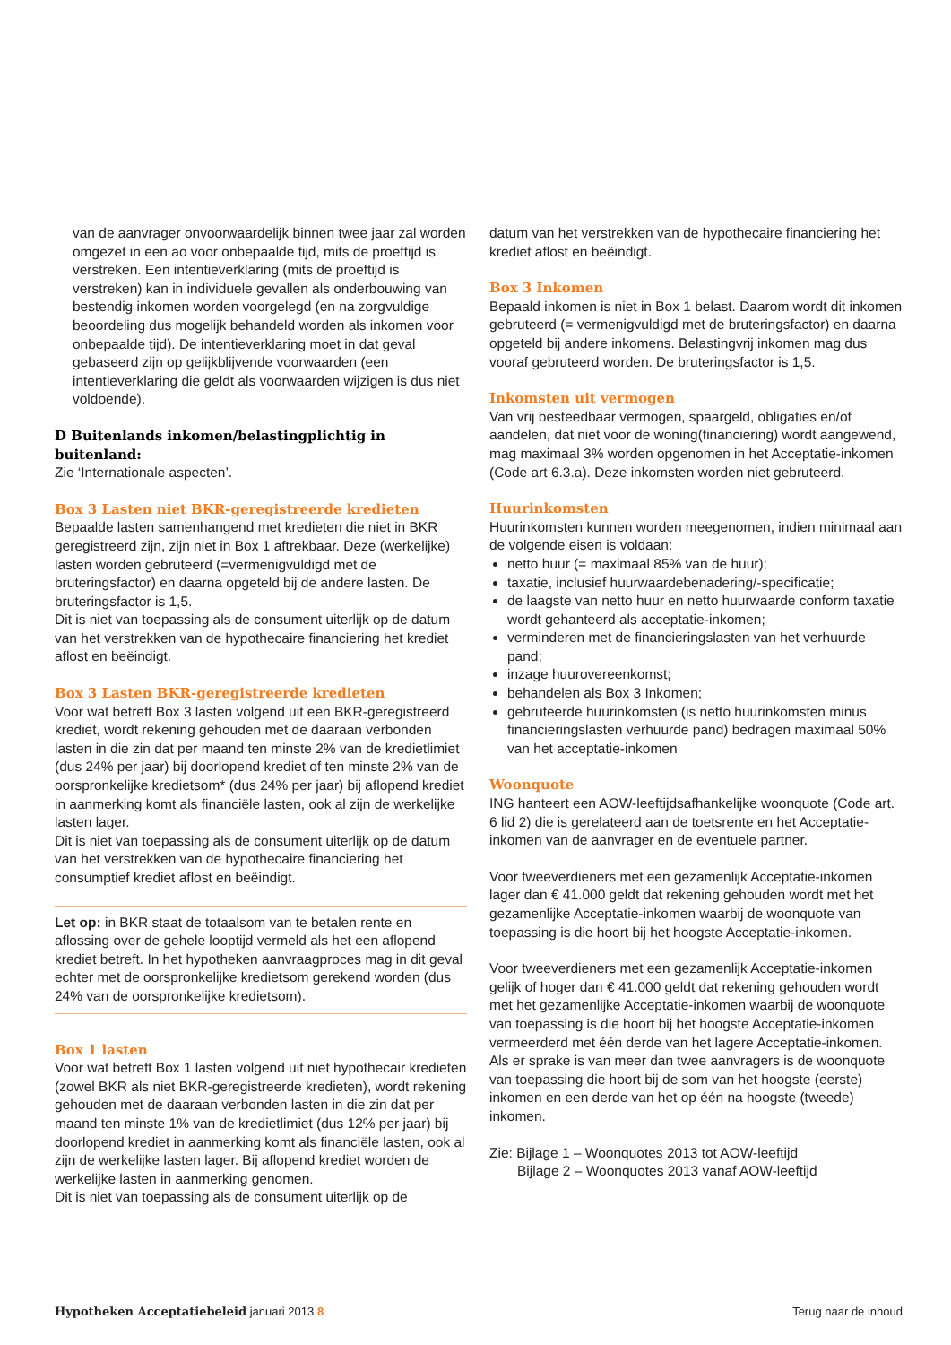van de aanvrager onvoorwaardelijk binnen twee jaar zal worden omgezet in een ao voor onbepaalde tijd, mits de proeftijd is verstreken. Een intentieverklaring (mits de proeftijd is verstreken) kan in individuele gevallen als onderbouwing van bestendig inkomen worden voorgelegd (en na zorgvuldige beoordeling dus mogelijk behandeld worden als inkomen voor onbepaalde tijd). De intentieverklaring moet in dat geval gebaseerd zijn op gelijkblijvende voorwaarden (een intentieverklaring die geldt als voorwaarden wijzigen is dus niet voldoende).
D Buitenlands inkomen/belastingplichtig in buitenland:
Zie ‘Internationale aspecten’.
Box 3 Lasten niet BKR-geregistreerde kredieten
Bepaalde lasten samenhangend met kredieten die niet in BKR geregistreerd zijn, zijn niet in Box 1 aftrekbaar. Deze (werkelijke) lasten worden gebruteerd (=vermenigvuldigd met de bruteringsfactor) en daarna opgeteld bij de andere lasten. De bruteringsfactor is 1,5.
Dit is niet van toepassing als de consument uiterlijk op de datum van het verstrekken van de hypothecaire financiering het krediet aflost en beëindigt.
Box 3 Lasten BKR-geregistreerde kredieten
Voor wat betreft Box 3 lasten volgend uit een BKR-geregistreerd krediet, wordt rekening gehouden met de daaraan verbonden lasten in die zin dat per maand ten minste 2% van de kredietlimiet (dus 24% per jaar) bij doorlopend krediet of ten minste 2% van de oorspronkelijke kredietsom* (dus 24% per jaar) bij aflopend krediet in aanmerking komt als financiële lasten, ook al zijn de werkelijke lasten lager.
Dit is niet van toepassing als de consument uiterlijk op de datum van het verstrekken van de hypothecaire financiering het consumptief krediet aflost en beëindigt.
Let op: in BKR staat de totaalsom van te betalen rente en aflossing over de gehele looptijd vermeld als het een aflopend krediet betreft. In het hypotheken aanvraagproces mag in dit geval echter met de oorspronkelijke kredietsom gerekend worden (dus 24% van de oorspronkelijke kredietsom).
Box 1 lasten
Voor wat betreft Box 1 lasten volgend uit niet hypothecair kredieten (zowel BKR als niet BKR-geregistreerde kredieten), wordt rekening gehouden met de daaraan verbonden lasten in die zin dat per maand ten minste 1% van de kredietlimiet (dus 12% per jaar) bij doorlopend krediet in aanmerking komt als financiële lasten, ook al zijn de werkelijke lasten lager. Bij aflopend krediet worden de werkelijke lasten in aanmerking genomen.
Dit is niet van toepassing als de consument uiterlijk op de
datum van het verstrekken van de hypothecaire financiering het krediet aflost en beëindigt.
Box 3 Inkomen
Bepaald inkomen is niet in Box 1 belast. Daarom wordt dit inkomen gebruteerd (= vermenigvuldigd met de bruteringsfactor) en daarna opgeteld bij andere inkomens. Belastingvrij inkomen mag dus vooraf gebruteerd worden. De bruteringsfactor is 1,5.
Inkomsten uit vermogen
Van vrij besteedbaar vermogen, spaargeld, obligaties en/of aandelen, dat niet voor de woning(financiering) wordt aangewend, mag maximaal 3% worden opgenomen in het Acceptatie-inkomen (Code art 6.3.a). Deze inkomsten worden niet gebruteerd.
Huurinkomsten
Huurinkomsten kunnen worden meegenomen, indien minimaal aan de volgende eisen is voldaan:
netto huur (= maximaal 85% van de huur);
taxatie, inclusief huurwaardebenadering/-specificatie;
de laagste van netto huur en netto huurwaarde conform taxatie wordt gehanteerd als acceptatie-inkomen;
verminderen met de financieringslasten van het verhuurde pand;
inzage huurovereenkomst;
behandelen als Box 3 Inkomen;
gebruteerde huurinkomsten (is netto huurinkomsten minus financieringslasten verhuurde pand) bedragen maximaal 50% van het acceptatie-inkomen
Woonquote
ING hanteert een AOW-leeftijdsafhankelijke woonquote (Code art. 6 lid 2) die is gerelateerd aan de toetsrente en het Acceptatie-inkomen van de aanvrager en de eventuele partner.
Voor tweeverdieners met een gezamenlijk Acceptatie-inkomen lager dan € 41.000 geldt dat rekening gehouden wordt met het gezamenlijke Acceptatie-inkomen waarbij de woonquote van toepassing is die hoort bij het hoogste Acceptatie-inkomen.
Voor tweeverdieners met een gezamenlijk Acceptatie-inkomen gelijk of hoger dan € 41.000 geldt dat rekening gehouden wordt met het gezamenlijke Acceptatie-inkomen waarbij de woonquote van toepassing is die hoort bij het hoogste Acceptatie-inkomen vermeerderd met één derde van het lagere Acceptatie-inkomen.
Als er sprake is van meer dan twee aanvragers is de woonquote van toepassing die hoort bij de som van het hoogste (eerste) inkomen en een derde van het op één na hoogste (tweede) inkomen.
Zie: Bijlage 1 – Woonquotes 2013 tot AOW-leeftijd
Bijlage 2 – Woonquotes 2013 vanaf AOW-leeftijd
Hypotheken Acceptatiebeleid januari 2013 8
Terug naar de inhoud